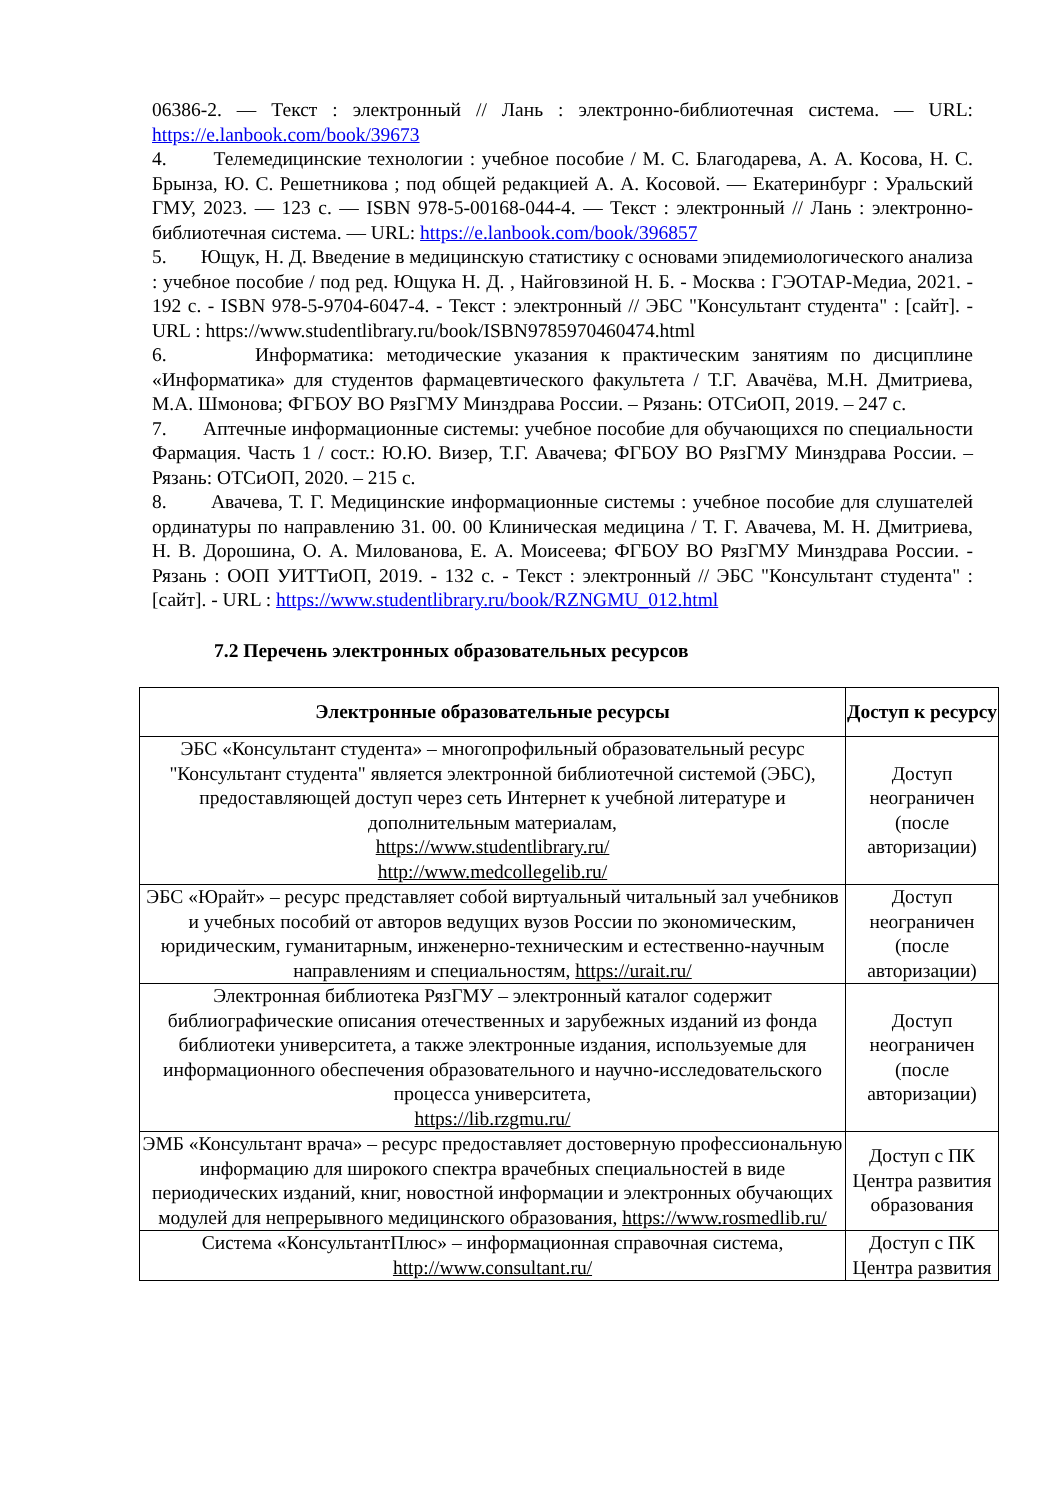06386-2. — Текст : электронный // Лань : электронно-библиотечная система. — URL: https://e.lanbook.com/book/39673
4. Телемедицинские технологии : учебное пособие / М. С. Благодарева, А. А. Косова, Н. С. Брынза, Ю. С. Решетникова ; под общей редакцией А. А. Косовой. — Екатеринбург : Уральский ГМУ, 2023. — 123 с. — ISBN 978-5-00168-044-4. — Текст : электронный // Лань : электронно-библиотечная система. — URL: https://e.lanbook.com/book/396857
5. Ющук, Н. Д. Введение в медицинскую статистику с основами эпидемиологического анализа : учебное пособие / под ред. Ющука Н. Д. , Найговзиной Н. Б. - Москва : ГЭОТАР-Медиа, 2021. - 192 с. - ISBN 978-5-9704-6047-4. - Текст : электронный // ЭБС "Консультант студента" : [сайт]. - URL : https://www.studentlibrary.ru/book/ISBN9785970460474.html
6. Информатика: методические указания к практическим занятиям по дисциплине «Информатика» для студентов фармацевтического факультета / Т.Г. Авачёва, М.Н. Дмитриева, М.А. Шмонова; ФГБОУ ВО РязГМУ Минздрава России. – Рязань: ОТСиОП, 2019. – 247 с.
7. Аптечные информационные системы: учебное пособие для обучающихся по специальности Фармация. Часть 1 / сост.: Ю.Ю. Визер, Т.Г. Авачева; ФГБОУ ВО РязГМУ Минздрава России. – Рязань: ОТСиОП, 2020. – 215 с.
8. Авачева, Т. Г. Медицинские информационные системы : учебное пособие для слушателей ординатуры по направлению 31. 00. 00 Клиническая медицина / Т. Г. Авачева, М. Н. Дмитриева, Н. В. Дорошина, О. А. Милованова, Е. А. Моисеева; ФГБОУ ВО РязГМУ Минздрава России. - Рязань : ООП УИТТиОП, 2019. - 132 с. - Текст : электронный // ЭБС "Консультант студента" : [сайт]. - URL : https://www.studentlibrary.ru/book/RZNGMU_012.html
7.2 Перечень электронных образовательных ресурсов
| Электронные образовательные ресурсы | Доступ к ресурсу |
| --- | --- |
| ЭБС «Консультант студента» – многопрофильный образовательный ресурс "Консультант студента" является электронной библиотечной системой (ЭБС), предоставляющей доступ через сеть Интернет к учебной литературе и дополнительным материалам, https://www.studentlibrary.ru/ http://www.medcollegelib.ru/ | Доступ неограничен (после авторизации) |
| ЭБС «Юрайт» – ресурс представляет собой виртуальный читальный зал учебников и учебных пособий от авторов ведущих вузов России по экономическим, юридическим, гуманитарным, инженерно-техническим и естественно-научным направлениям и специальностям, https://urait.ru/ | Доступ неограничен (после авторизации) |
| Электронная библиотека РязГМУ – электронный каталог содержит библиографические описания отечественных и зарубежных изданий из фонда библиотеки университета, а также электронные издания, используемые для информационного обеспечения образовательного и научно-исследовательского процесса университета, https://lib.rzgmu.ru/ | Доступ неограничен (после авторизации) |
| ЭМБ «Консультант врача» – ресурс предоставляет достоверную профессиональную информацию для широкого спектра врачебных специальностей в виде периодических изданий, книг, новостной информации и электронных обучающих модулей для непрерывного медицинского образования, https://www.rosmedlib.ru/ | Доступ с ПК Центра развития образования |
| Система «КонсультантПлюс» – информационная справочная система, http://www.consultant.ru/ | Доступ с ПК Центра развития |